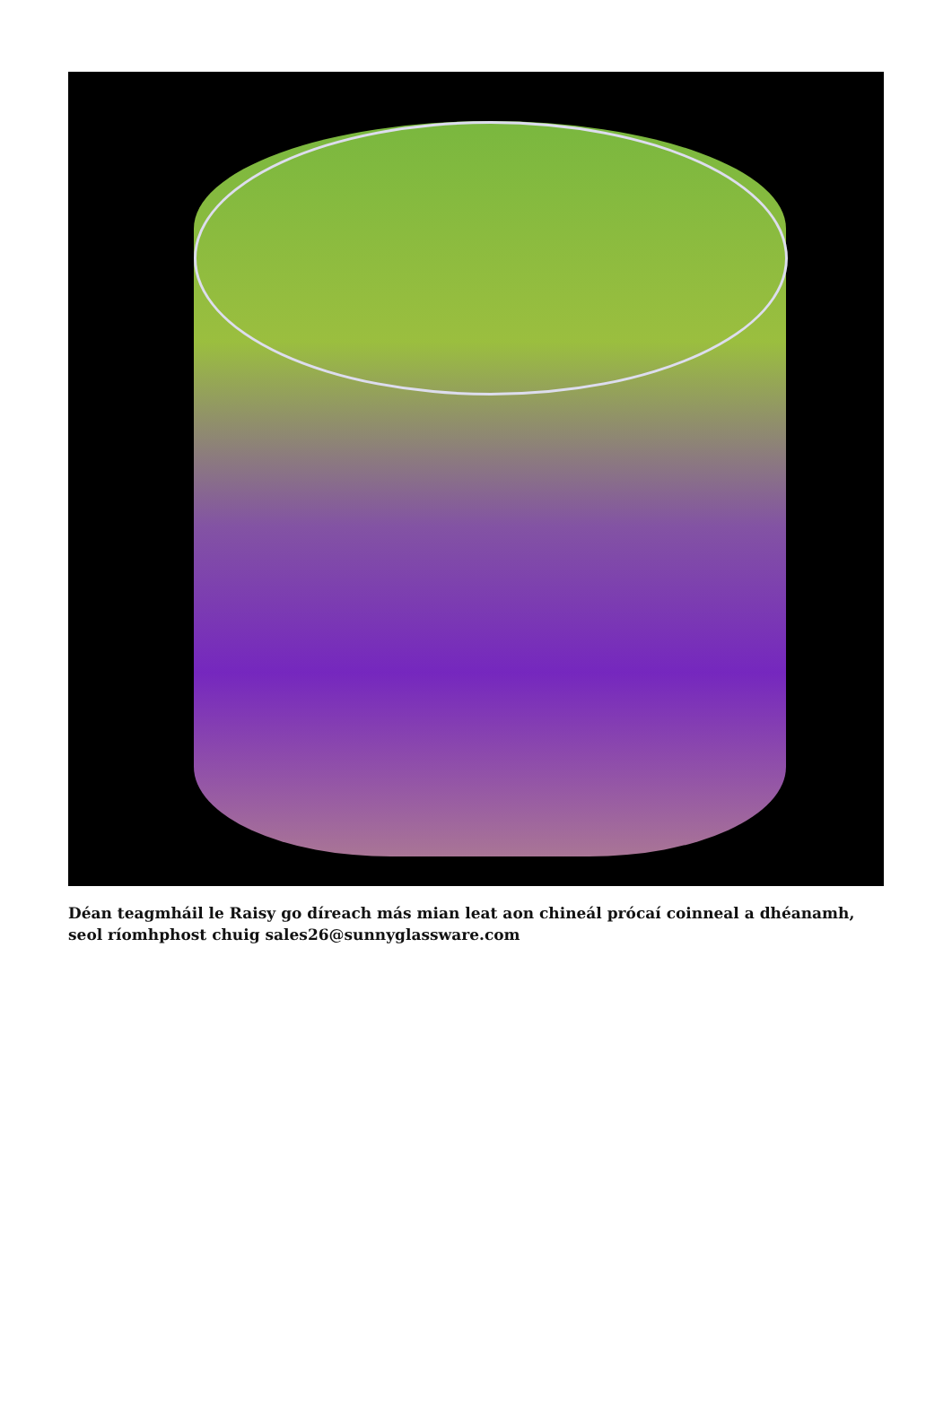Déan teagmháil le Raisy go díreach más mian leat aon chineál prócaí coinneal a dhéanamh, seol ríomhphost chuig sales26@sunnyglassware.com